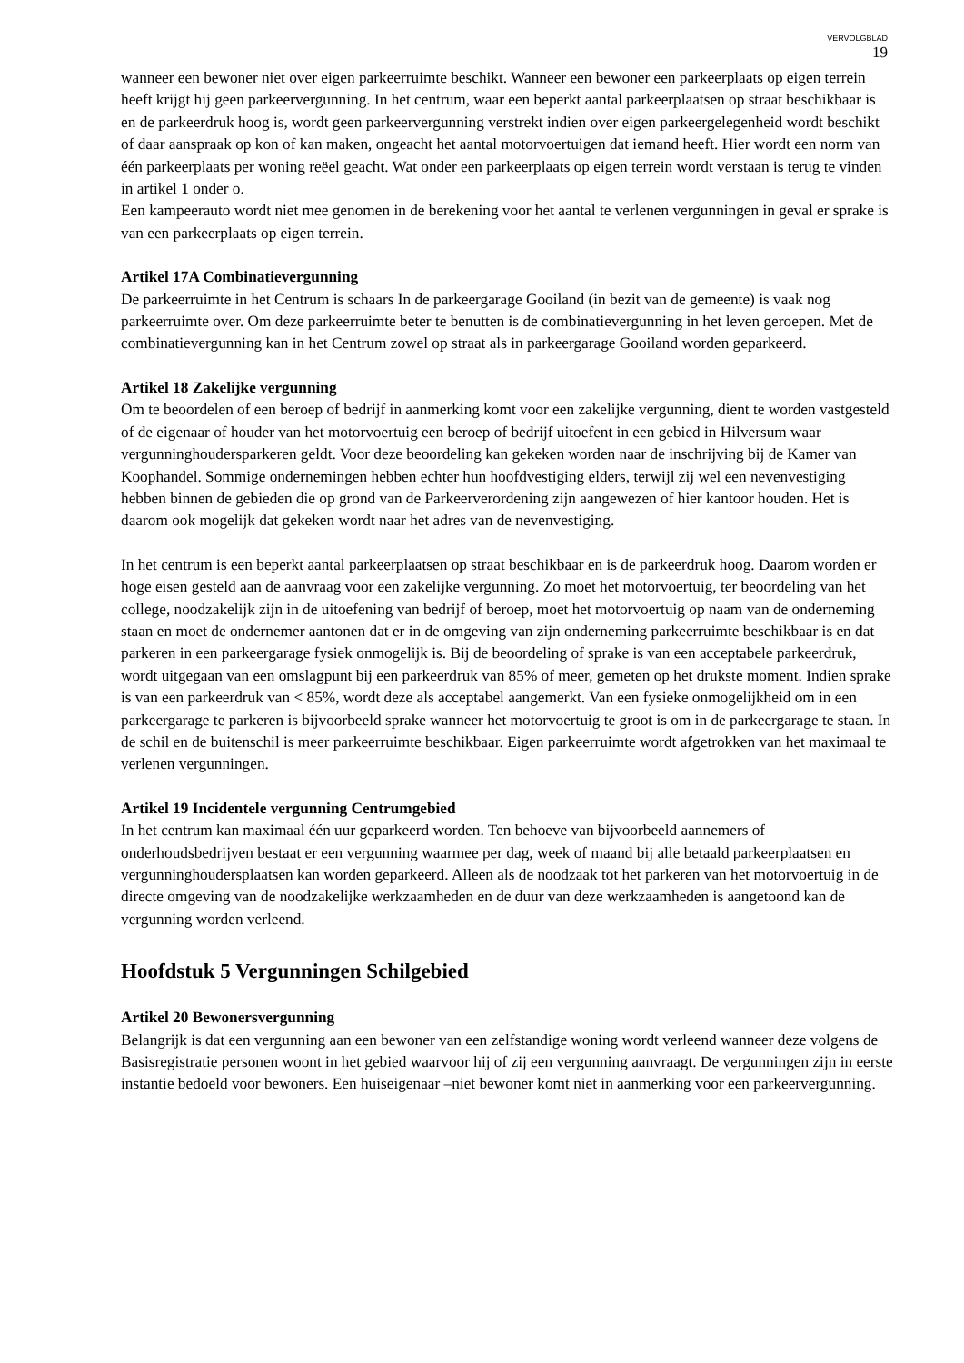VERVOLGBLAD
19
wanneer een bewoner niet over eigen parkeerruimte beschikt. Wanneer een bewoner een parkeerplaats op eigen terrein heeft krijgt hij geen parkeervergunning. In het centrum, waar een beperkt aantal parkeerplaatsen op straat beschikbaar is en de parkeerdruk hoog is, wordt geen parkeervergunning verstrekt indien over eigen parkeergelegenheid wordt beschikt of daar aanspraak op kon of kan maken, ongeacht het aantal motorvoertuigen dat iemand heeft. Hier wordt een norm van één parkeerplaats per woning reëel geacht. Wat onder een parkeerplaats op eigen terrein wordt verstaan is terug te vinden in artikel 1 onder o.
Een kampeerauto wordt niet mee genomen in de berekening voor het aantal te verlenen vergunningen in geval er sprake is van een parkeerplaats op eigen terrein.
Artikel 17A Combinatievergunning
De parkeerruimte in het Centrum is schaars In de parkeergarage Gooiland (in bezit van de gemeente) is vaak nog parkeerruimte over. Om deze parkeerruimte beter te benutten is de combinatievergunning in het leven geroepen. Met de combinatievergunning kan in het Centrum zowel op straat als in parkeergarage Gooiland worden geparkeerd.
Artikel 18 Zakelijke vergunning
Om te beoordelen of een beroep of bedrijf in aanmerking komt voor een zakelijke vergunning, dient te worden vastgesteld of de eigenaar of houder van het motorvoertuig een beroep of bedrijf uitoefent in een gebied in Hilversum waar vergunninghoudersparkeren geldt. Voor deze beoordeling kan gekeken worden naar de inschrijving bij de Kamer van Koophandel. Sommige ondernemingen hebben echter hun hoofdvestiging elders, terwijl zij wel een nevenvestiging hebben binnen de gebieden die op grond van de Parkeerverordening zijn aangewezen of hier kantoor houden. Het is daarom ook mogelijk dat gekeken wordt naar het adres van de nevenvestiging.
In het centrum is een beperkt aantal parkeerplaatsen op straat beschikbaar en is de parkeerdruk hoog. Daarom worden er hoge eisen gesteld aan de aanvraag voor een zakelijke vergunning. Zo moet het motorvoertuig, ter beoordeling van het college, noodzakelijk zijn in de uitoefening van bedrijf of beroep, moet het motorvoertuig op naam van de onderneming staan en moet de ondernemer aantonen dat er in de omgeving van zijn onderneming parkeerruimte beschikbaar is en dat parkeren in een parkeergarage fysiek onmogelijk is. Bij de beoordeling of sprake is van een acceptabele parkeerdruk, wordt uitgegaan van een omslagpunt bij een parkeerdruk van 85% of meer, gemeten op het drukste moment. Indien sprake is van een parkeerdruk van < 85%, wordt deze als acceptabel aangemerkt. Van een fysieke onmogelijkheid om in een parkeergarage te parkeren is bijvoorbeeld sprake wanneer het motorvoertuig te groot is om in de parkeergarage te staan. In de schil en de buitenschil is meer parkeerruimte beschikbaar. Eigen parkeerruimte wordt afgetrokken van het maximaal te verlenen vergunningen.
Artikel 19 Incidentele vergunning Centrumgebied
In het centrum kan maximaal één uur geparkeerd worden. Ten behoeve van bijvoorbeeld aannemers of onderhoudsbedrijven bestaat er een vergunning waarmee per dag, week of maand bij alle betaald parkeerplaatsen en vergunninghoudersplaatsen kan worden geparkeerd. Alleen als de noodzaak tot het parkeren van het motorvoertuig in de directe omgeving van de noodzakelijke werkzaamheden en de duur van deze werkzaamheden is aangetoond kan de vergunning worden verleend.
Hoofdstuk 5 Vergunningen Schilgebied
Artikel 20 Bewonersvergunning
Belangrijk is dat een vergunning aan een bewoner van een zelfstandige woning wordt verleend wanneer deze volgens de Basisregistratie personen woont in het gebied waarvoor hij of zij een vergunning aanvraagt. De vergunningen zijn in eerste instantie bedoeld voor bewoners. Een huiseigenaar –niet bewoner komt niet in aanmerking voor een parkeervergunning.